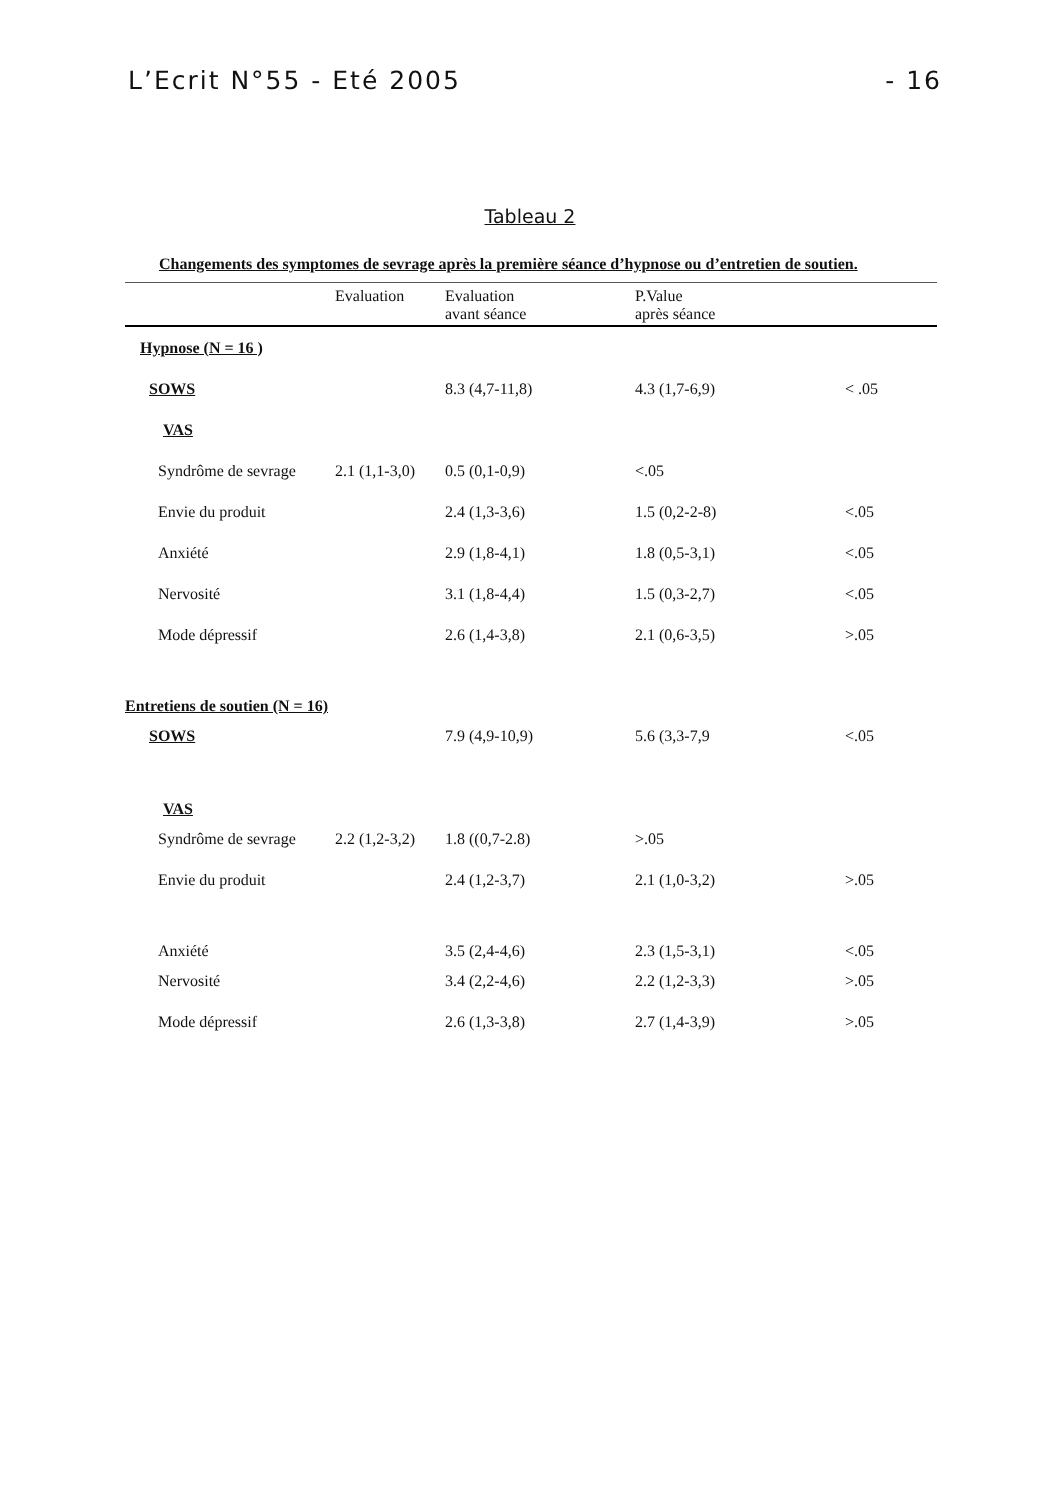L’Ecrit N°55 - Eté 2005 - 16
Tableau 2
Changements des symptomes de sevrage après la première séance d’hypnose ou d’entretien de soutien.
| | Evaluation | Evaluation avant séance | P.Value après séance | |
| --- | --- | --- | --- | --- |
| Hypnose (N = 16 ) | | | | |
| SOWS | | 8.3 (4,7-11,8) | 4.3 (1,7-6,9) | < .05 |
| VAS | | | | |
| Syndrôme de sevrage | 2.1 (1,1-3,0) | 0.5 (0,1-0,9) | <.05 | |
| Envie du produit | | 2.4 (1,3-3,6) | 1.5 (0,2-2-8) | <.05 |
| Anxiété | | 2.9 (1,8-4,1) | 1.8 (0,5-3,1) | <.05 |
| Nervosité | | 3.1 (1,8-4,4) | 1.5 (0,3-2,7) | <.05 |
| Mode dépressif | | 2.6 (1,4-3,8) | 2.1 (0,6-3,5) | >.05 |
| Entretiens de soutien (N = 16) | | | | |
| SOWS | | 7.9 (4,9-10,9) | 5.6 (3,3-7,9 | <.05 |
| VAS | | | | |
| Syndrôme de sevrage | 2.2 (1,2-3,2) | 1.8 ((0,7-2.8) | >.05 | |
| Envie du produit | | 2.4 (1,2-3,7) | 2.1 (1,0-3,2) | >.05 |
| Anxiété | | 3.5 (2,4-4,6) | 2.3 (1,5-3,1) | <.05 |
| Nervosité | | 3.4 (2,2-4,6) | 2.2 (1,2-3,3) | >.05 |
| Mode dépressif | | 2.6 (1,3-3,8) | 2.7 (1,4-3,9) | >.05 |